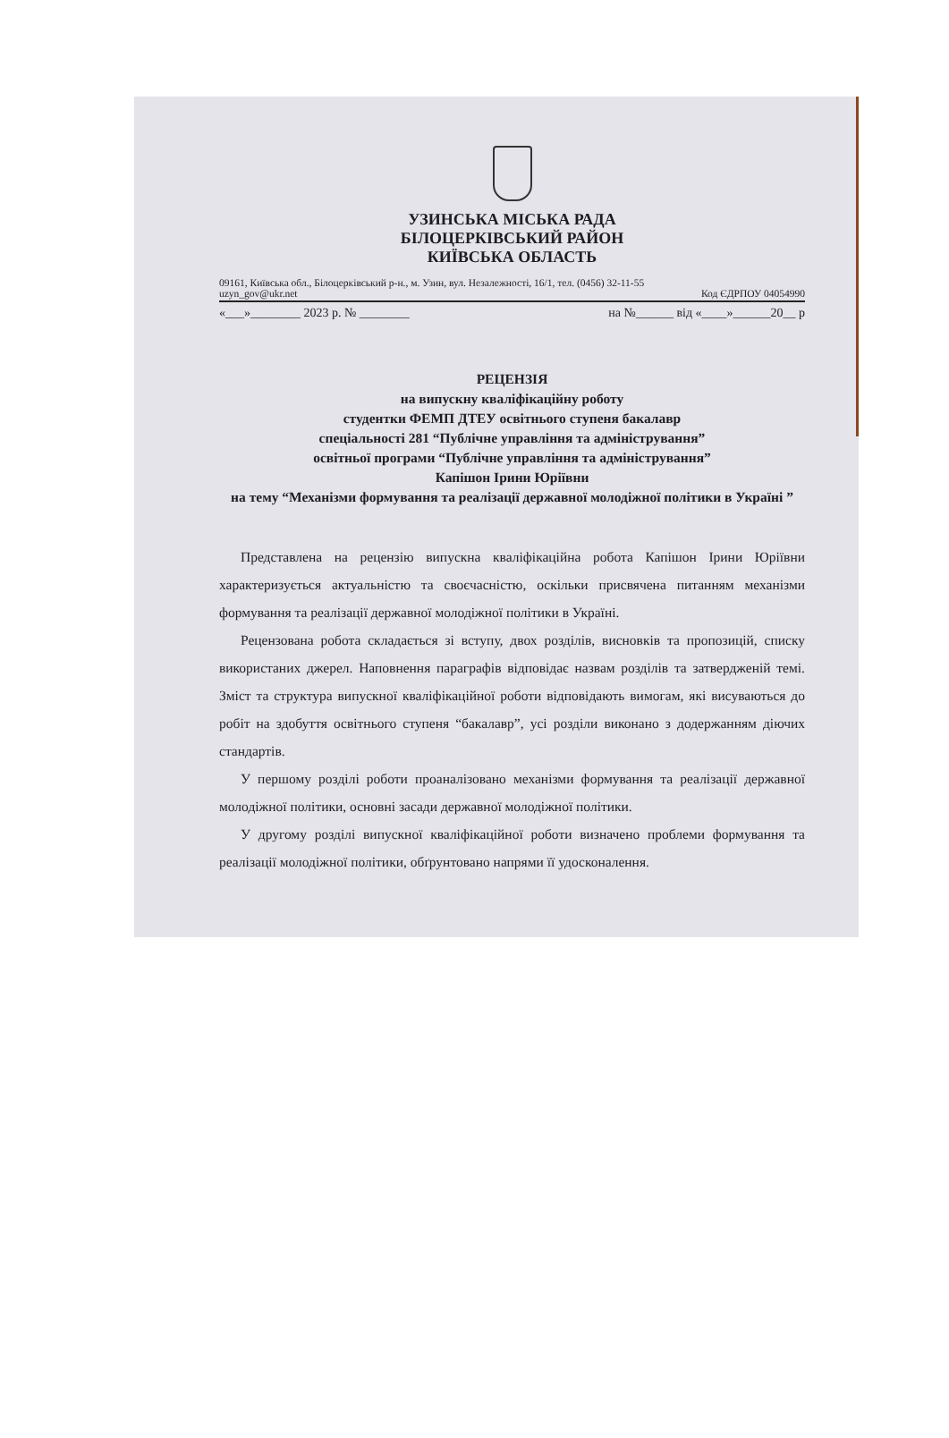УЗИНСЬКА МІСЬКА РАДА
БІЛОЦЕРКІВСЬКИЙ РАЙОН
КИЇВСЬКА ОБЛАСТЬ
09161, Київська обл., Білоцерківський р-н., м. Узин, вул. Незалежності, 16/1, тел. (0456) 32-11-55
uzyn_gov@ukr.net Код ЄДРПОУ 04054990
«___»________ 2023 р. № ________ на №______ від «____»______20__ р
РЕЦЕНЗІЯ
на випускну кваліфікаційну роботу
студентки ФЕМП ДТЕУ освітнього ступеня бакалавр
спеціальності 281 “Публічне управління та адміністрування”
освітньої програми “Публічне управління та адміністрування”
Капішон Ірини Юріївни
на тему “Механізми формування та реалізації державної молодіжної політики в Україні ”
Представлена на рецензію випускна кваліфікаційна робота Капішон Ірини Юріївни характеризується актуальністю та своєчасністю, оскільки присвячена питанням механізми формування та реалізації державної молодіжної політики в Україні.
Рецензована робота складається зі вступу, двох розділів, висновків та пропозицій, списку використаних джерел. Наповнення параграфів відповідає назвам розділів та затвердженій темі. Зміст та структура випускної кваліфікаційної роботи відповідають вимогам, які висуваються до робіт на здобуття освітнього ступеня “бакалавр”, усі розділи виконано з додержанням діючих стандартів.
У першому розділі роботи проаналізовано механізми формування та реалізації державної молодіжної політики, основні засади державної молодіжної політики.
У другому розділі випускної кваліфікаційної роботи визначено проблеми формування та реалізації молодіжної політики, обґрунтовано напрями її удосконалення.